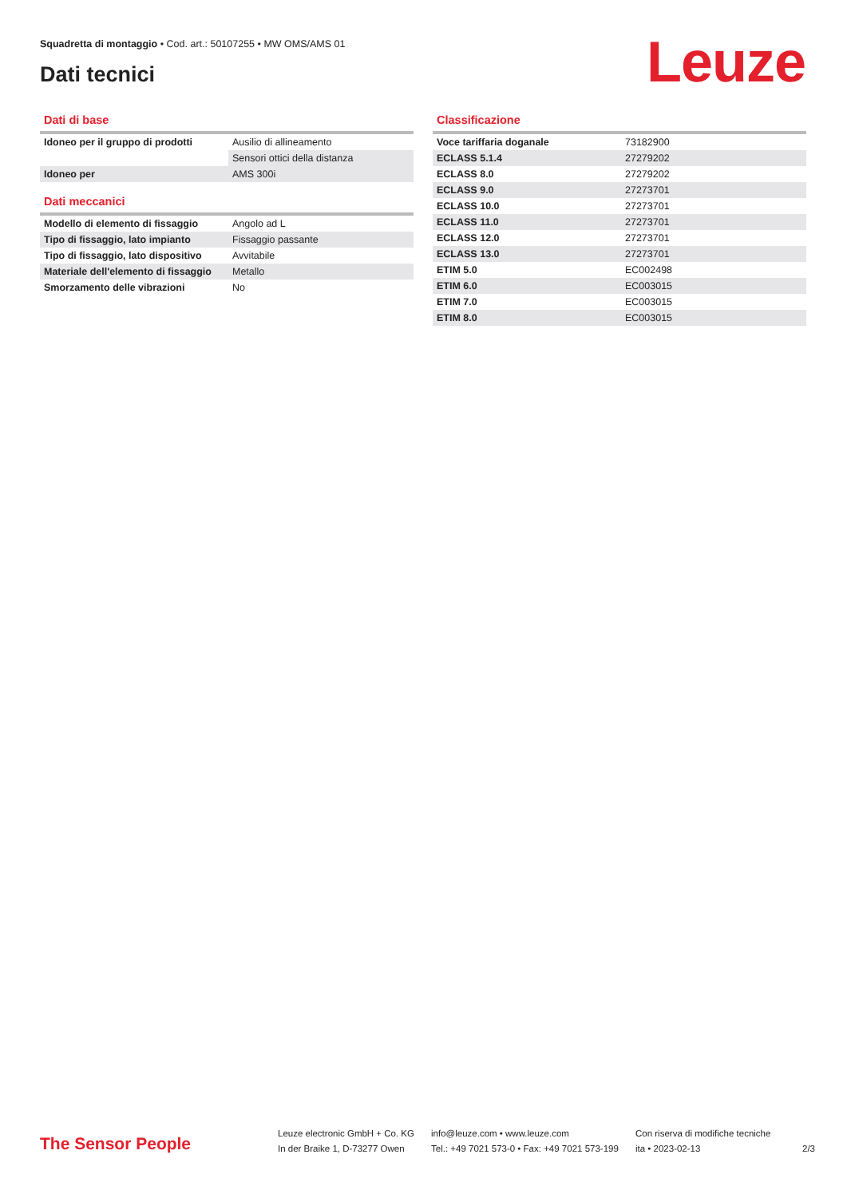Squadretta di montaggio • Cod. art.: 50107255 • MW OMS/AMS 01
Dati tecnici Leuze
Dati di base
| Idoneo per il gruppo di prodotti | Ausilio di allineamento |
| | Sensori ottici della distanza |
| Idoneo per | AMS 300i |
Dati meccanici
| Modello di elemento di fissaggio | Angolo ad L |
| Tipo di fissaggio, lato impianto | Fissaggio passante |
| Tipo di fissaggio, lato dispositivo | Avvitabile |
| Materiale dell'elemento di fissaggio | Metallo |
| Smorzamento delle vibrazioni | No |
Classificazione
| Voce tariffaria doganale | 73182900 |
| ECLASS 5.1.4 | 27279202 |
| ECLASS 8.0 | 27279202 |
| ECLASS 9.0 | 27273701 |
| ECLASS 10.0 | 27273701 |
| ECLASS 11.0 | 27273701 |
| ECLASS 12.0 | 27273701 |
| ECLASS 13.0 | 27273701 |
| ETIM 5.0 | EC002498 |
| ETIM 6.0 | EC003015 |
| ETIM 7.0 | EC003015 |
| ETIM 8.0 | EC003015 |
The Sensor People
Leuze electronic GmbH + Co. KG
In der Braike 1, D-73277 Owen
info@leuze.com • www.leuze.com
Tel.: +49 7021 573-0 • Fax: +49 7021 573-199
Con riserva di modifiche tecniche
ita • 2023-02-13
2/3